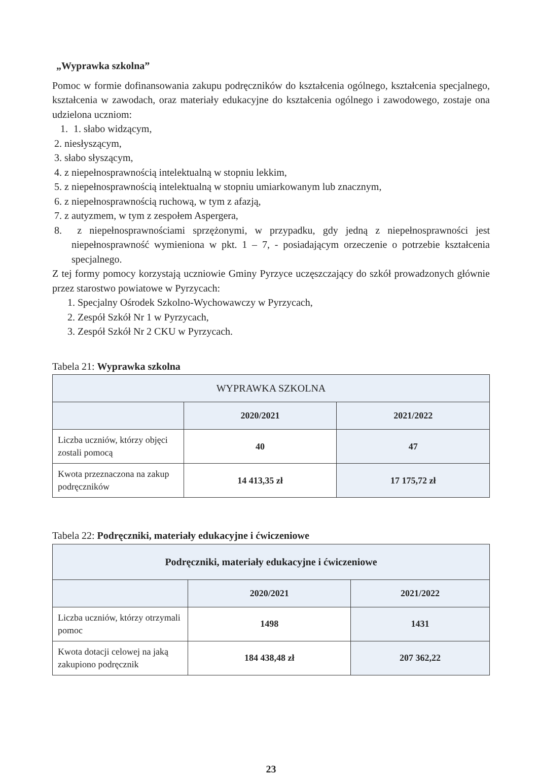„Wyprawka szkolna”
Pomoc w formie dofinansowania zakupu podręczników do kształcenia ogólnego, kształcenia specjalnego, kształcenia w zawodach, oraz materiały edukacyjne do kształcenia ogólnego i zawodowego, zostaje ona udzielona uczniom:
1. 1. słabo widzącym,
2. niesłyszącym,
3. słabo słyszącym,
4. z niepełnosprawnością intelektualną w stopniu lekkim,
5. z niepełnosprawnością intelektualną w stopniu umiarkowanym lub znacznym,
6. z niepełnosprawnością ruchową, w tym z afazją,
7. z autyzmem, w tym z zespołem Aspergera,
8. z niepełnosprawnościami sprzężonymi, w przypadku, gdy jedną z niepełnosprawności jest niepełnosprawność wymieniona w pkt. 1 – 7, - posiadającym orzeczenie o potrzebie kształcenia specjalnego.
Z tej formy pomocy korzystają uczniowie Gminy Pyrzyce uczęszczający do szkół prowadzonych głównie przez starostwo powiatowe w Pyrzycach:
1. Specjalny Ośrodek Szkolno-Wychowawczy w Pyrzycach,
2. Zespół Szkół Nr 1 w Pyrzycach,
3. Zespół Szkół Nr 2 CKU w Pyrzycach.
Tabela 21: Wyprawka szkolna
| WYPRAWKA SZKOLNA | | |
| --- | --- | --- |
| | 2020/2021 | 2021/2022 |
| Liczba uczniów, którzy objęci zostali pomocą | 40 | 47 |
| Kwota przeznaczona na zakup podręczników | 14 413,35 zł | 17 175,72 zł |
Tabela 22: Podręczniki, materiały edukacyjne i ćwiczeniowe
| Podręczniki, materiały edukacyjne i ćwiczeniowe | | |
| --- | --- | --- |
| | 2020/2021 | 2021/2022 |
| Liczba uczniów, którzy otrzymali pomoc | 1498 | 1431 |
| Kwota dotacji celowej na jaką zakupiono podręcznik | 184 438,48 zł | 207 362,22 |
23